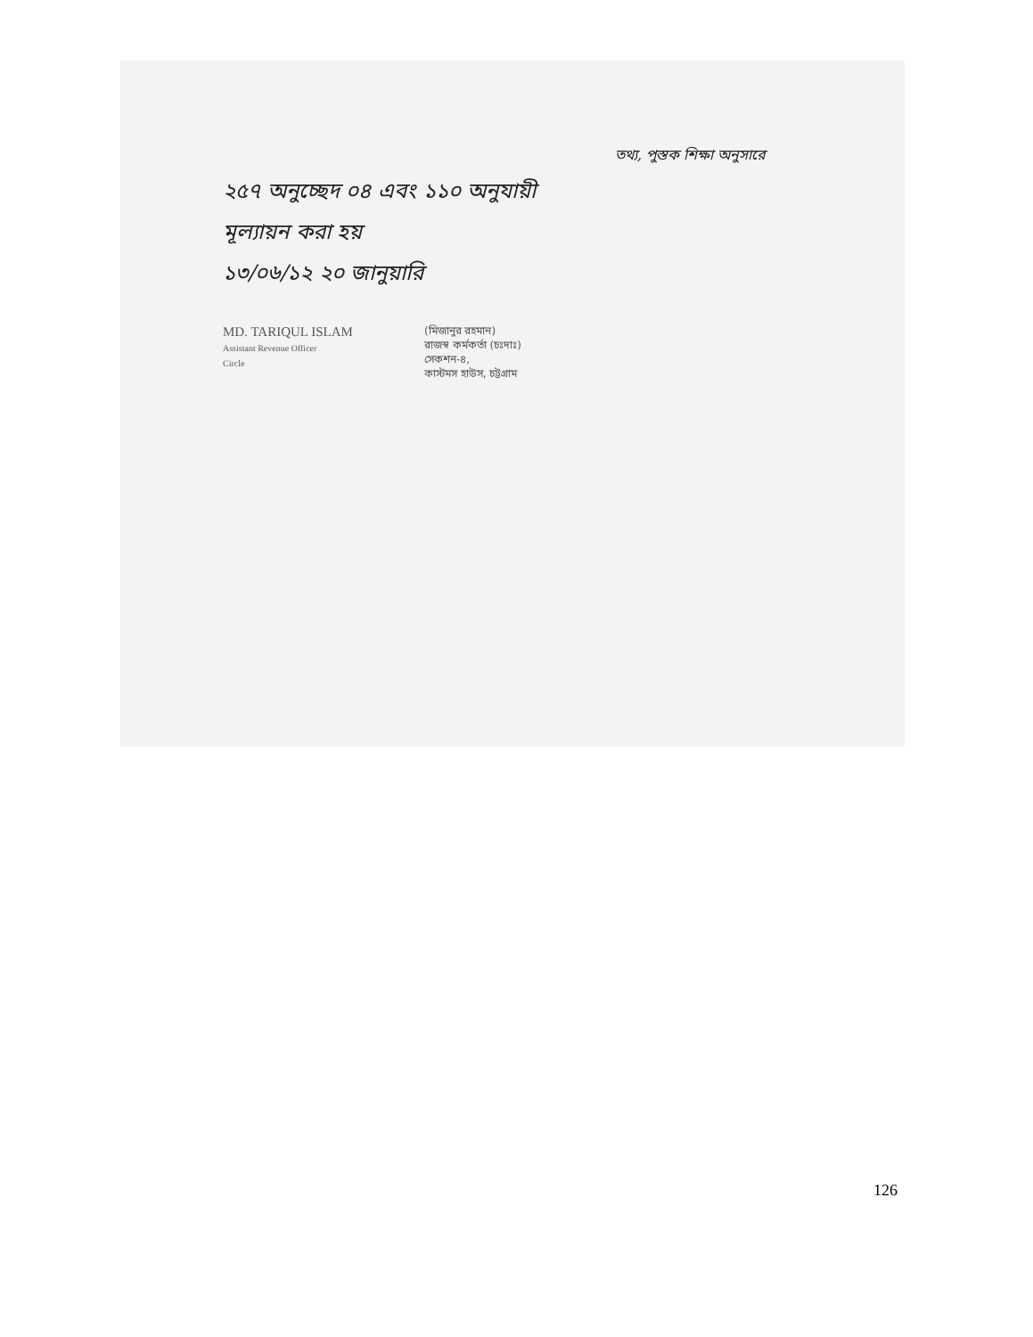তথ্য, পুস্তক শিক্ষা অনুসারে
২৫৭ অনুচ্ছেদ ০৪ এবং ১১০ অনুযায়ী
মূল্যায়ন করা হয়
১৩/০৬/১২ ২০ জানুয়ারি
MD. TARIQUL ISLAM
Assistant Revenue Officer
Circle
(মিজানুর রহমান)
রাজস্ব কর্মকর্তা (চঃদাঃ)
সেকশন-৪,
কাস্টমস হাউস, চট্টগ্রাম
126